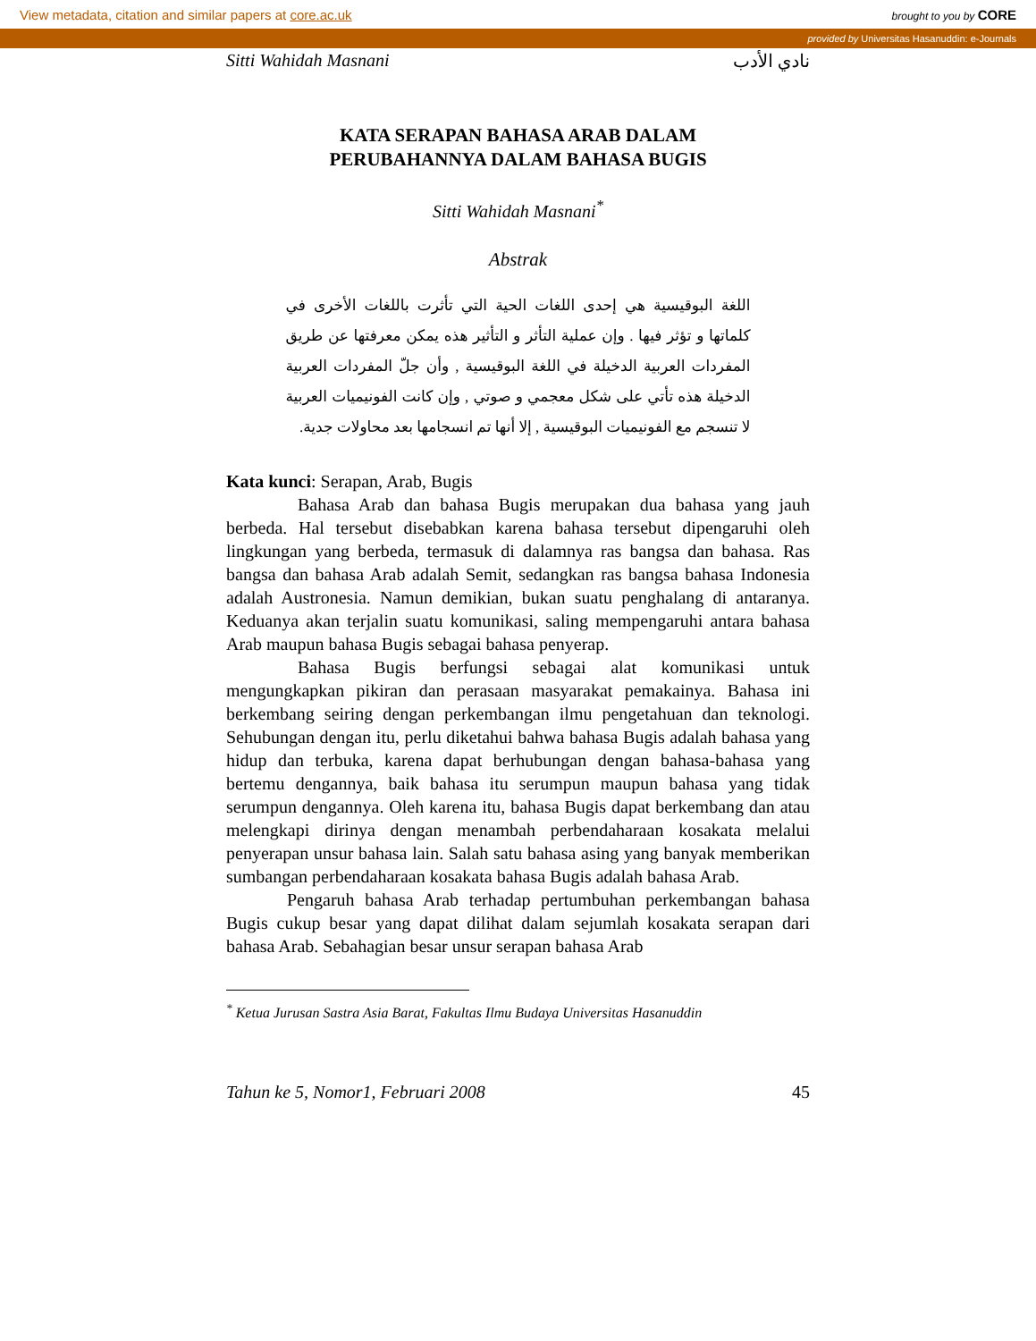View metadata, citation and similar papers at core.ac.uk brought to you by CORE
provided by Universitas Hasanuddin: e-Journals
Sitti Wahidah Masnani نادي الأدب
KATA SERAPAN BAHASA ARAB DALAM
PERUBAHANNYA DALAM BAHASA BUGIS
Sitti Wahidah Masnani<sup>*</sup>
Abstrak
اللغة البوقيسية هي إحدى اللغات الحية التي تأثرت باللغات الأخرى في كلماتها و تؤثر فيها . وإن عملية التأثر و التأثير هذه يمكن معرفتها عن طريق المفردات العربية الدخيلة في اللغة البوقيسية , وأن جلّ المفردات العربية الدخيلة هذه تأتي على شكل معجمي و صوتي , وإن كانت الفونيميات العربية لا تنسجم مع الفونيميات البوقيسية , إلا أنها تم انسجامها بعد محاولات جدية.
Kata kunci: Serapan, Arab, Bugis
Bahasa Arab dan bahasa Bugis merupakan dua bahasa yang jauh berbeda. Hal tersebut disebabkan karena bahasa tersebut dipengaruhi oleh lingkungan yang berbeda, termasuk di dalamnya ras bangsa dan bahasa. Ras bangsa dan bahasa Arab adalah Semit, sedangkan ras bangsa bahasa Indonesia adalah Austronesia. Namun demikian, bukan suatu penghalang di antaranya. Keduanya akan terjalin suatu komunikasi, saling mempengaruhi antara bahasa Arab maupun bahasa Bugis sebagai bahasa penyerap.
Bahasa Bugis berfungsi sebagai alat komunikasi untuk mengungkapkan pikiran dan perasaan masyarakat pemakainya. Bahasa ini berkembang seiring dengan perkembangan ilmu pengetahuan dan teknologi. Sehubungan dengan itu, perlu diketahui bahwa bahasa Bugis adalah bahasa yang hidup dan terbuka, karena dapat berhubungan dengan bahasa-bahasa yang bertemu dengannya, baik bahasa itu serumpun maupun bahasa yang tidak serumpun dengannya. Oleh karena itu, bahasa Bugis dapat berkembang dan atau melengkapi dirinya dengan menambah perbendaharaan kosakata melalui penyerapan unsur bahasa lain. Salah satu bahasa asing yang banyak memberikan sumbangan perbendaharaan kosakata bahasa Bugis adalah bahasa Arab.
Pengaruh bahasa Arab terhadap pertumbuhan perkembangan bahasa Bugis cukup besar yang dapat dilihat dalam sejumlah kosakata serapan dari bahasa Arab. Sebahagian besar unsur serapan bahasa Arab
<sup>*</sup> Ketua Jurusan Sastra Asia Barat, Fakultas Ilmu Budaya Universitas Hasanuddin
Tahun ke 5, Nomor1, Februari 2008 45